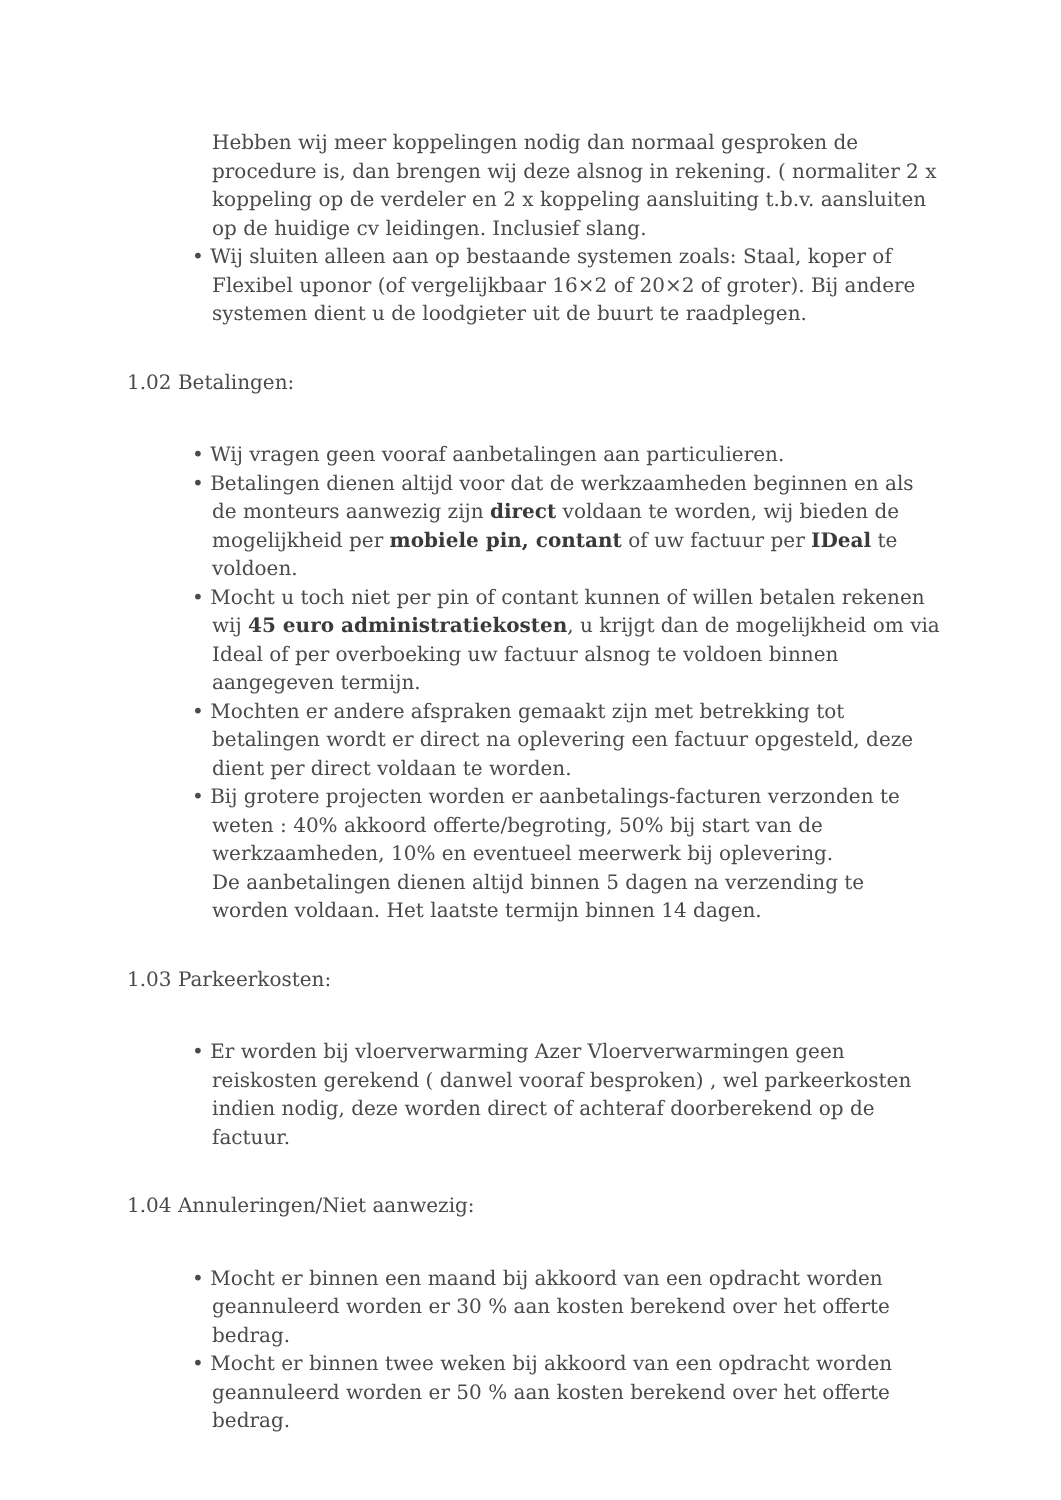Hebben wij meer koppelingen nodig dan normaal gesproken de procedure is, dan brengen wij deze alsnog in rekening. ( normaliter 2 x koppeling op de verdeler en 2 x koppeling aansluiting t.b.v. aansluiten op de huidige cv leidingen. Inclusief slang.
• Wij sluiten alleen aan op bestaande systemen zoals: Staal, koper of Flexibel uponor (of vergelijkbaar 16×2 of 20×2 of groter). Bij andere systemen dient u de loodgieter uit de buurt te raadplegen.
1.02 Betalingen:
• Wij vragen geen vooraf aanbetalingen aan particulieren.
• Betalingen dienen altijd voor dat de werkzaamheden beginnen en als de monteurs aanwezig zijn direct voldaan te worden, wij bieden de mogelijkheid per mobiele pin, contant of uw factuur per IDeal te voldoen.
• Mocht u toch niet per pin of contant kunnen of willen betalen rekenen wij 45 euro administratiekosten, u krijgt dan de mogelijkheid om via Ideal of per overboeking uw factuur alsnog te voldoen binnen aangegeven termijn.
• Mochten er andere afspraken gemaakt zijn met betrekking tot betalingen wordt er direct na oplevering een factuur opgesteld, deze dient per direct voldaan te worden.
• Bij grotere projecten worden er aanbetalings-facturen verzonden te weten : 40% akkoord offerte/begroting, 50% bij start van de werkzaamheden, 10% en eventueel meerwerk bij oplevering.
De aanbetalingen dienen altijd binnen 5 dagen na verzending te worden voldaan. Het laatste termijn binnen 14 dagen.
1.03 Parkeerkosten:
• Er worden bij vloerverwarming Azer Vloerverwarmingen geen reiskosten gerekend ( danwel vooraf besproken) , wel parkeerkosten indien nodig, deze worden direct of achteraf doorberekend op de factuur.
1.04 Annuleringen/Niet aanwezig:
• Mocht er binnen een maand bij akkoord van een opdracht worden geannuleerd worden er 30 % aan kosten berekend over het offerte bedrag.
• Mocht er binnen twee weken bij akkoord van een opdracht worden geannuleerd worden er 50 % aan kosten berekend over het offerte bedrag.